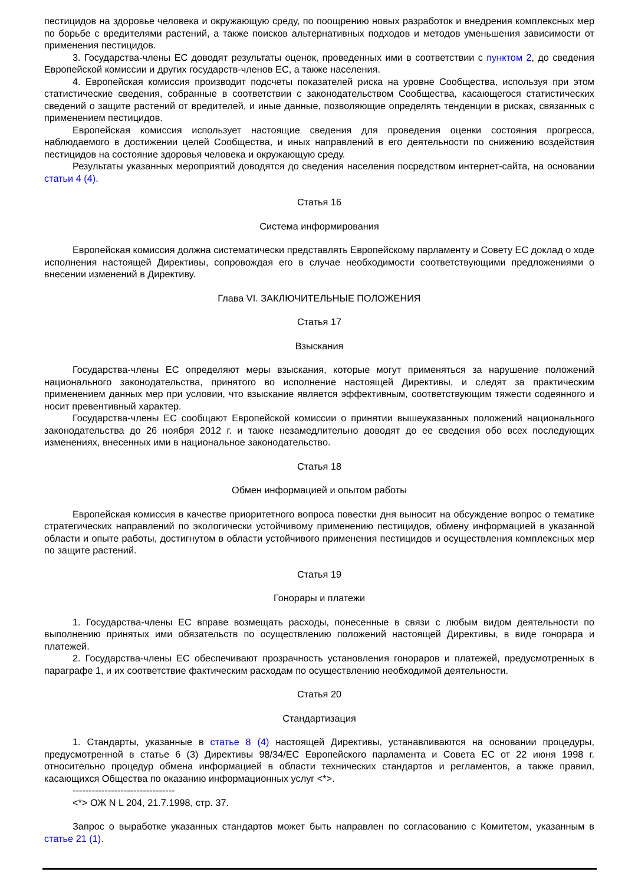пестицидов на здоровье человека и окружающую среду, по поощрению новых разработок и внедрения комплексных мер по борьбе с вредителями растений, а также поисков альтернативных подходов и методов уменьшения зависимости от применения пестицидов.
3. Государства-члены ЕС доводят результаты оценок, проведенных ими в соответствии с пунктом 2, до сведения Европейской комиссии и других государств-членов ЕС, а также населения.
4. Европейская комиссия производит подсчеты показателей риска на уровне Сообщества, используя при этом статистические сведения, собранные в соответствии с законодательством Сообщества, касающегося статистических сведений о защите растений от вредителей, и иные данные, позволяющие определять тенденции в рисках, связанных с применением пестицидов.
Европейская комиссия использует настоящие сведения для проведения оценки состояния прогресса, наблюдаемого в достижении целей Сообщества, и иных направлений в его деятельности по снижению воздействия пестицидов на состояние здоровья человека и окружающую среду.
Результаты указанных мероприятий доводятся до сведения населения посредством интернет-сайта, на основании статьи 4 (4).
Статья 16
Система информирования
Европейская комиссия должна систематически представлять Европейскому парламенту и Совету ЕС доклад о ходе исполнения настоящей Директивы, сопровождая его в случае необходимости соответствующими предложениями о внесении изменений в Директиву.
Глава VI. ЗАКЛЮЧИТЕЛЬНЫЕ ПОЛОЖЕНИЯ
Статья 17
Взыскания
Государства-члены ЕС определяют меры взыскания, которые могут применяться за нарушение положений национального законодательства, принятого во исполнение настоящей Директивы, и следят за практическим применением данных мер при условии, что взыскание является эффективным, соответствующим тяжести содеянного и носит превентивный характер.
Государства-члены ЕС сообщают Европейской комиссии о принятии вышеуказанных положений национального законодательства до 26 ноября 2012 г. и также незамедлительно доводят до ее сведения обо всех последующих изменениях, внесенных ими в национальное законодательство.
Статья 18
Обмен информацией и опытом работы
Европейская комиссия в качестве приоритетного вопроса повестки дня выносит на обсуждение вопрос о тематике стратегических направлений по экологически устойчивому применению пестицидов, обмену информацией в указанной области и опыте работы, достигнутом в области устойчивого применения пестицидов и осуществления комплексных мер по защите растений.
Статья 19
Гонорары и платежи
1. Государства-члены ЕС вправе возмещать расходы, понесенные в связи с любым видом деятельности по выполнению принятых ими обязательств по осуществлению положений настоящей Директивы, в виде гонорара и платежей.
2. Государства-члены ЕС обеспечивают прозрачность установления гонораров и платежей, предусмотренных в параграфе 1, и их соответствие фактическим расходам по осуществлению необходимой деятельности.
Статья 20
Стандартизация
1. Стандарты, указанные в статье 8 (4) настоящей Директивы, устанавливаются на основании процедуры, предусмотренной в статье 6 (3) Директивы 98/34/ЕС Европейского парламента и Совета ЕС от 22 июня 1998 г. относительно процедур обмена информацией в области технических стандартов и регламентов, а также правил, касающихся Общества по оказанию информационных услуг <*>.
--------------------------------
<*> ОЖ N L 204, 21.7.1998, стр. 37.
Запрос о выработке указанных стандартов может быть направлен по согласованию с Комитетом, указанным в статье 21 (1).